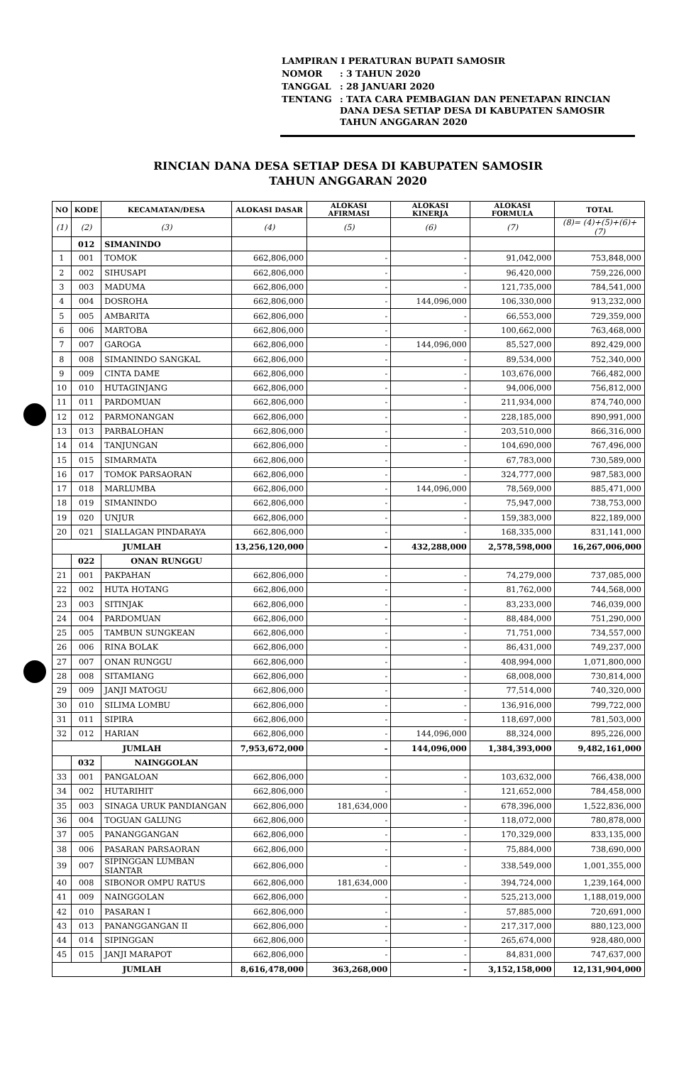| LAMPIRAN I PERATURAN BUPATI SAMOSIR | |
| NOMOR | : 3 TAHUN 2020 |
| TANGGAL | : 28 JANUARI 2020 |
| TENTANG | : TATA CARA PEMBAGIAN DAN PENETAPAN RINCIAN DANA DESA SETIAP DESA DI KABUPATEN SAMOSIR TAHUN ANGGARAN 2020 |
RINCIAN DANA DESA SETIAP DESA DI KABUPATEN SAMOSIR
TAHUN ANGGARAN 2020
| NO | KODE | KECAMATAN/DESA | ALOKASI DASAR | ALOKASI AFIRMASI | ALOKASI KINERJA | ALOKASI FORMULA | TOTAL |
| --- | --- | --- | --- | --- | --- | --- | --- |
| (1) | (2) | (3) | (4) | (5) | (6) | (7) | (8)= (4)+(5)+(6)+(7) |
| | 012 | SIMANINDO | | | | | |
| 1 | 001 | TOMOK | 662,806,000 | - | - | 91,042,000 | 753,848,000 |
| 2 | 002 | SIHUSAPI | 662,806,000 | - | - | 96,420,000 | 759,226,000 |
| 3 | 003 | MADUMA | 662,806,000 | - | - | 121,735,000 | 784,541,000 |
| 4 | 004 | DOSROHA | 662,806,000 | - | 144,096,000 | 106,330,000 | 913,232,000 |
| 5 | 005 | AMBARITA | 662,806,000 | - | - | 66,553,000 | 729,359,000 |
| 6 | 006 | MARTOBA | 662,806,000 | - | - | 100,662,000 | 763,468,000 |
| 7 | 007 | GAROGA | 662,806,000 | - | 144,096,000 | 85,527,000 | 892,429,000 |
| 8 | 008 | SIMANINDO SANGKAL | 662,806,000 | - | - | 89,534,000 | 752,340,000 |
| 9 | 009 | CINTA DAME | 662,806,000 | - | - | 103,676,000 | 766,482,000 |
| 10 | 010 | HUTAGINJANG | 662,806,000 | - | - | 94,006,000 | 756,812,000 |
| 11 | 011 | PARDOMUAN | 662,806,000 | - | - | 211,934,000 | 874,740,000 |
| 12 | 012 | PARMONANGAN | 662,806,000 | - | - | 228,185,000 | 890,991,000 |
| 13 | 013 | PARBALOHAN | 662,806,000 | - | - | 203,510,000 | 866,316,000 |
| 14 | 014 | TANJUNGAN | 662,806,000 | - | - | 104,690,000 | 767,496,000 |
| 15 | 015 | SIMARMATA | 662,806,000 | - | - | 67,783,000 | 730,589,000 |
| 16 | 017 | TOMOK PARSAORAN | 662,806,000 | - | - | 324,777,000 | 987,583,000 |
| 17 | 018 | MARLUMBA | 662,806,000 | - | 144,096,000 | 78,569,000 | 885,471,000 |
| 18 | 019 | SIMANINDO | 662,806,000 | - | - | 75,947,000 | 738,753,000 |
| 19 | 020 | UNJUR | 662,806,000 | - | - | 159,383,000 | 822,189,000 |
| 20 | 021 | SIALLAGAN PINDARAYA | 662,806,000 | - | - | 168,335,000 | 831,141,000 |
| JUMLAH | | | 13,256,120,000 | - | 432,288,000 | 2,578,598,000 | 16,267,006,000 |
| | 022 | ONAN RUNGGU | | | | | |
| 21 | 001 | PAKPAHAN | 662,806,000 | - | - | 74,279,000 | 737,085,000 |
| 22 | 002 | HUTA HOTANG | 662,806,000 | - | - | 81,762,000 | 744,568,000 |
| 23 | 003 | SITINJAK | 662,806,000 | - | - | 83,233,000 | 746,039,000 |
| 24 | 004 | PARDOMUAN | 662,806,000 | - | - | 88,484,000 | 751,290,000 |
| 25 | 005 | TAMBUN SUNGKEAN | 662,806,000 | - | - | 71,751,000 | 734,557,000 |
| 26 | 006 | RINA BOLAK | 662,806,000 | - | - | 86,431,000 | 749,237,000 |
| 27 | 007 | ONAN RUNGGU | 662,806,000 | - | - | 408,994,000 | 1,071,800,000 |
| 28 | 008 | SITAMIANG | 662,806,000 | - | - | 68,008,000 | 730,814,000 |
| 29 | 009 | JANJI MATOGU | 662,806,000 | - | - | 77,514,000 | 740,320,000 |
| 30 | 010 | SILIMA LOMBU | 662,806,000 | - | - | 136,916,000 | 799,722,000 |
| 31 | 011 | SIPIRA | 662,806,000 | - | - | 118,697,000 | 781,503,000 |
| 32 | 012 | HARIAN | 662,806,000 | - | 144,096,000 | 88,324,000 | 895,226,000 |
| JUMLAH | | | 7,953,672,000 | - | 144,096,000 | 1,384,393,000 | 9,482,161,000 |
| | 032 | NAINGGOLAN | | | | | |
| 33 | 001 | PANGALOAN | 662,806,000 | - | - | 103,632,000 | 766,438,000 |
| 34 | 002 | HUTARIHIT | 662,806,000 | - | - | 121,652,000 | 784,458,000 |
| 35 | 003 | SINAGA URUK PANDIANGAN | 662,806,000 | 181,634,000 | - | 678,396,000 | 1,522,836,000 |
| 36 | 004 | TOGUAN GALUNG | 662,806,000 | - | - | 118,072,000 | 780,878,000 |
| 37 | 005 | PANANGGANGAN | 662,806,000 | - | - | 170,329,000 | 833,135,000 |
| 38 | 006 | PASARAN PARSAORAN | 662,806,000 | - | - | 75,884,000 | 738,690,000 |
| 39 | 007 | SIPINGGAN LUMBAN SIANTAR | 662,806,000 | - | - | 338,549,000 | 1,001,355,000 |
| 40 | 008 | SIBONOR OMPU RATUS | 662,806,000 | 181,634,000 | - | 394,724,000 | 1,239,164,000 |
| 41 | 009 | NAINGGOLAN | 662,806,000 | - | - | 525,213,000 | 1,188,019,000 |
| 42 | 010 | PASARAN I | 662,806,000 | - | - | 57,885,000 | 720,691,000 |
| 43 | 013 | PANANGGANGAN II | 662,806,000 | - | - | 217,317,000 | 880,123,000 |
| 44 | 014 | SIPINGGAN | 662,806,000 | - | - | 265,674,000 | 928,480,000 |
| 45 | 015 | JANJI MARAPOT | 662,806,000 | - | - | 84,831,000 | 747,637,000 |
| JUMLAH | | | 8,616,478,000 | 363,268,000 | - | 3,152,158,000 | 12,131,904,000 |